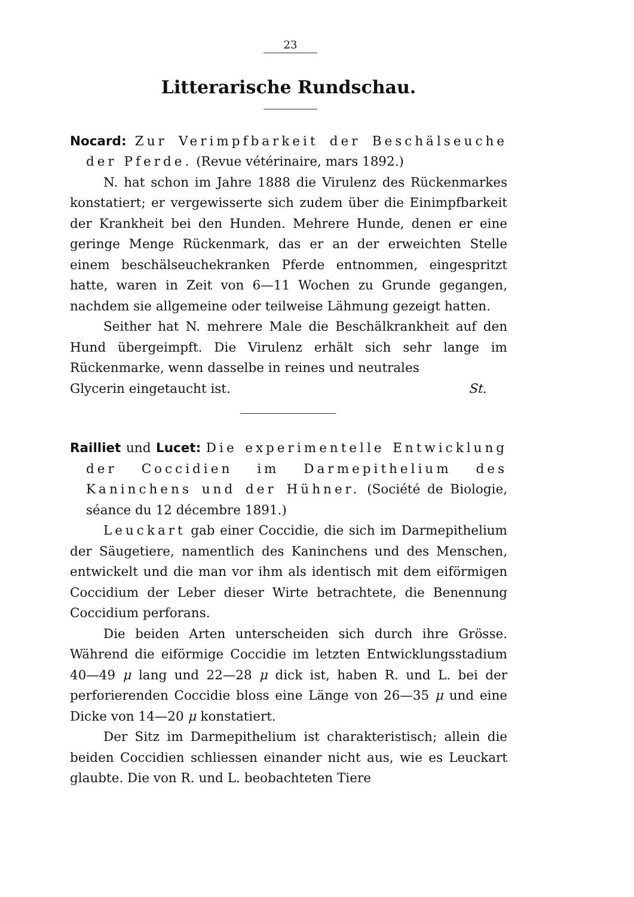23
Litterarische Rundschau.
Nocard: Zur Verimpfbarkeit der Beschälseuche der Pferde. (Revue vétérinaire, mars 1892.)
N. hat schon im Jahre 1888 die Virulenz des Rückenmarkes konstatiert; er vergewisserte sich zudem über die Einimpfbarkeit der Krankheit bei den Hunden. Mehrere Hunde, denen er eine geringe Menge Rückenmark, das er an der erweichten Stelle einem beschälseuchekranken Pferde entnommen, eingespritzt hatte, waren in Zeit von 6—11 Wochen zu Grunde gegangen, nachdem sie allgemeine oder teilweise Lähmung gezeigt hatten.
Seither hat N. mehrere Male die Beschälkrankheit auf den Hund übergeimpft. Die Virulenz erhält sich sehr lange im Rückenmarke, wenn dasselbe in reines und neutrales
Glycerin eingetaucht ist. St.
Railliet und Lucet: Die experimentelle Entwicklung der Coccidien im Darmepithelium des Kaninchens und der Hühner. (Société de Biologie, séance du 12 décembre 1891.)
Leuckart gab einer Coccidie, die sich im Darmepithelium der Säugetiere, namentlich des Kaninchens und des Menschen, entwickelt und die man vor ihm als identisch mit dem eiförmigen Coccidium der Leber dieser Wirte betrachtete, die Benennung Coccidium perforans.
Die beiden Arten unterscheiden sich durch ihre Grösse. Während die eiförmige Coccidie im letzten Entwicklungsstadium 40—49 μ lang und 22—28 μ dick ist, haben R. und L. bei der perforierenden Coccidie bloss eine Länge von 26—35 μ und eine Dicke von 14—20 μ konstatiert.
Der Sitz im Darmepithelium ist charakteristisch; allein die beiden Coccidien schliessen einander nicht aus, wie es Leuckart glaubte. Die von R. und L. beobachteten Tiere